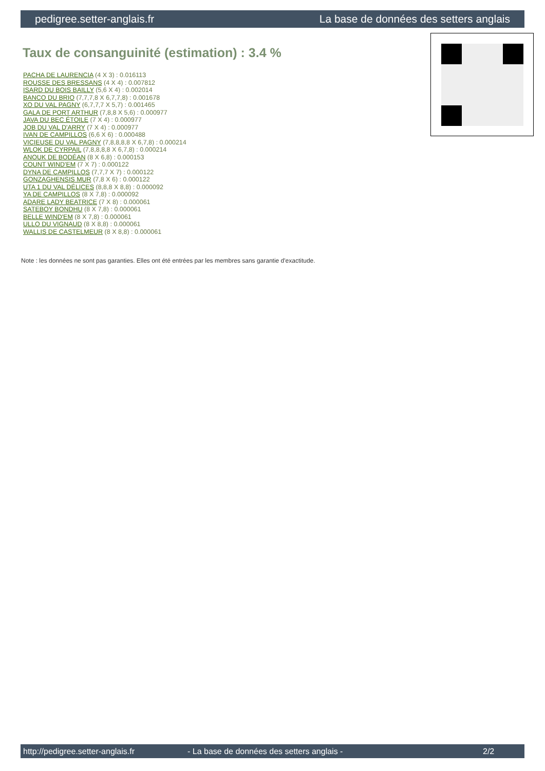pedigree.setter-anglais.fr La base de données des setters anglais
Taux de consanguinité (estimation) : 3.4 %
PACHA DE LAURENCIA (4 X 3) : 0.016113
ROUSSE DES BRESSANS (4 X 4) : 0.007812
ISARD DU BOIS BAILLY (5,6 X 4) : 0.002014
BANCO DU BRIO (7,7,7,8 X 6,7,7,8) : 0.001678
XO DU VAL PAGNY (6,7,7,7 X 5,7) : 0.001465
GALA DE PORT ARTHUR (7,8,8 X 5,6) : 0.000977
JAVA DU BEC ÉTOILE (7 X 4) : 0.000977
JOB DU VAL D'ARRY (7 X 4) : 0.000977
IVAN DE CAMPILLOS (6,6 X 6) : 0.000488
VICIEUSE DU VAL PAGNY (7,8,8,8,8 X 6,7,8) : 0.000214
WLOK DE CYRPAIL (7,8,8,8,8 X 6,7,8) : 0.000214
ANOUK DE BODÉAN (8 X 6,8) : 0.000153
COUNT WIND'EM (7 X 7) : 0.000122
DYNA DE CAMPILLOS (7,7,7 X 7) : 0.000122
GONZAGHENSIS MUR (7,8 X 6) : 0.000122
UTA 1 DU VAL DÉLICES (8,8,8 X 8,8) : 0.000092
YA DE CAMPILLOS (8 X 7,8) : 0.000092
ADARE LADY BEATRICE (7 X 8) : 0.000061
SATEBOY BONDHU (8 X 7,8) : 0.000061
BELLE WIND'EM (8 X 7,8) : 0.000061
ULLO DU VIGNAUD (8 X 8,8) : 0.000061
WALLIS DE CASTELMEUR (8 X 8,8) : 0.000061
Note : les données ne sont pas garanties. Elles ont été entrées par les membres sans garantie d'exactitude.
http://pedigree.setter-anglais.fr - La base de données des setters anglais - 2/2